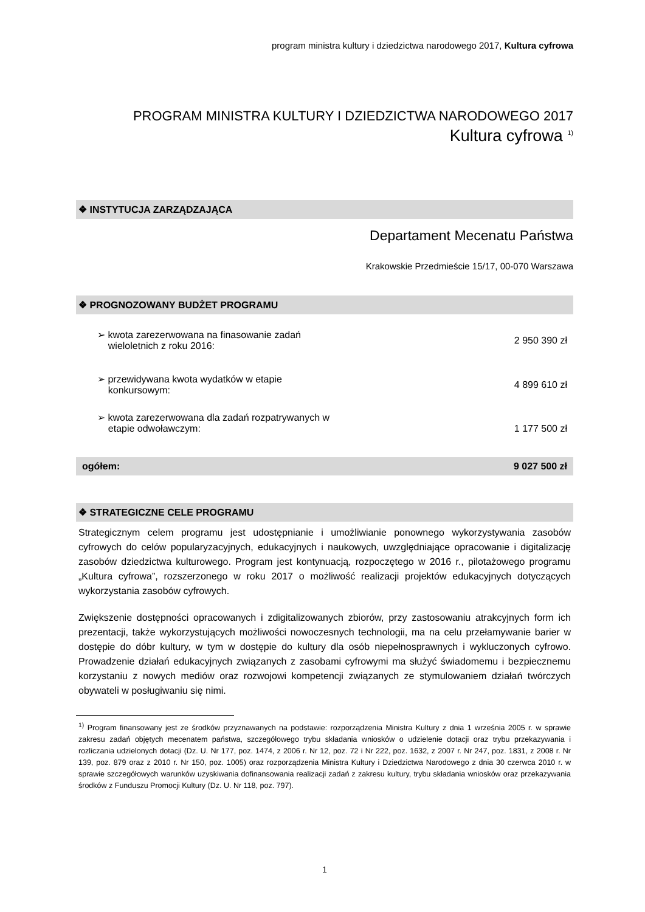program ministra kultury i dziedzictwa narodowego 2017, Kultura cyfrowa
PROGRAM MINISTRA KULTURY I DZIEDZICTWA NARODOWEGO 2017
Kultura cyfrowa <sup>1)</sup>
❖ INSTYTUCJA ZARZĄDZAJĄCA
Departament Mecenatu Państwa
Krakowskie Przedmieście 15/17, 00-070 Warszawa
❖ PROGNOZOWANY BUDŻET PROGRAMU
| ➢ kwota zarezerwowana na finasowanie zadań wieloletnich z roku 2016: | 2 950 390 zł |
| ➢ przewidywana kwota wydatków w etapie konkursowym: | 4 899 610 zł |
| ➢ kwota zarezerwowana dla zadań rozpatrywanych w etapie odwoławczym: | 1 177 500 zł |
| ogółem: | 9 027 500 zł |
❖ STRATEGICZNE CELE PROGRAMU
Strategicznym celem programu jest udostępnianie i umożliwianie ponownego wykorzystywania zasobów cyfrowych do celów popularyzacyjnych, edukacyjnych i naukowych, uwzględniające opracowanie i digitalizację zasobów dziedzictwa kulturowego. Program jest kontynuacją, rozpoczętego w 2016 r., pilotażowego programu „Kultura cyfrowa”, rozszerzonego w roku 2017 o możliwość realizacji projektów edukacyjnych dotyczących wykorzystania zasobów cyfrowych.
Zwiększenie dostępności opracowanych i zdigitalizowanych zbiorów, przy zastosowaniu atrakcyjnych form ich prezentacji, także wykorzystujących możliwości nowoczesnych technologii, ma na celu przełamywanie barier w dostępie do dóbr kultury, w tym w dostępie do kultury dla osób niepełnosprawnych i wykluczonych cyfrowo. Prowadzenie działań edukacyjnych związanych z zasobami cyfrowymi ma służyć świadomemu i bezpiecznemu korzystaniu z nowych mediów oraz rozwojowi kompetencji związanych ze stymulowaniem działań twórczych obywateli w posługiwaniu się nimi.
<sup>1)</sup> Program finansowany jest ze środków przyznawanych na podstawie: rozporządzenia Ministra Kultury z dnia 1 września 2005 r. w sprawie zakresu zadań objętych mecenatem państwa, szczegółowego trybu składania wniosków o udzielenie dotacji oraz trybu przekazywania i rozliczania udzielonych dotacji (Dz. U. Nr 177, poz. 1474, z 2006 r. Nr 12, poz. 72 i Nr 222, poz. 1632, z 2007 r. Nr 247, poz. 1831, z 2008 r. Nr 139, poz. 879 oraz z 2010 r. Nr 150, poz. 1005) oraz rozporządzenia Ministra Kultury i Dziedzictwa Narodowego z dnia 30 czerwca 2010 r. w sprawie szczegółowych warunków uzyskiwania dofinansowania realizacji zadań z zakresu kultury, trybu składania wniosków oraz przekazywania środków z Funduszu Promocji Kultury (Dz. U. Nr 118, poz. 797).
1